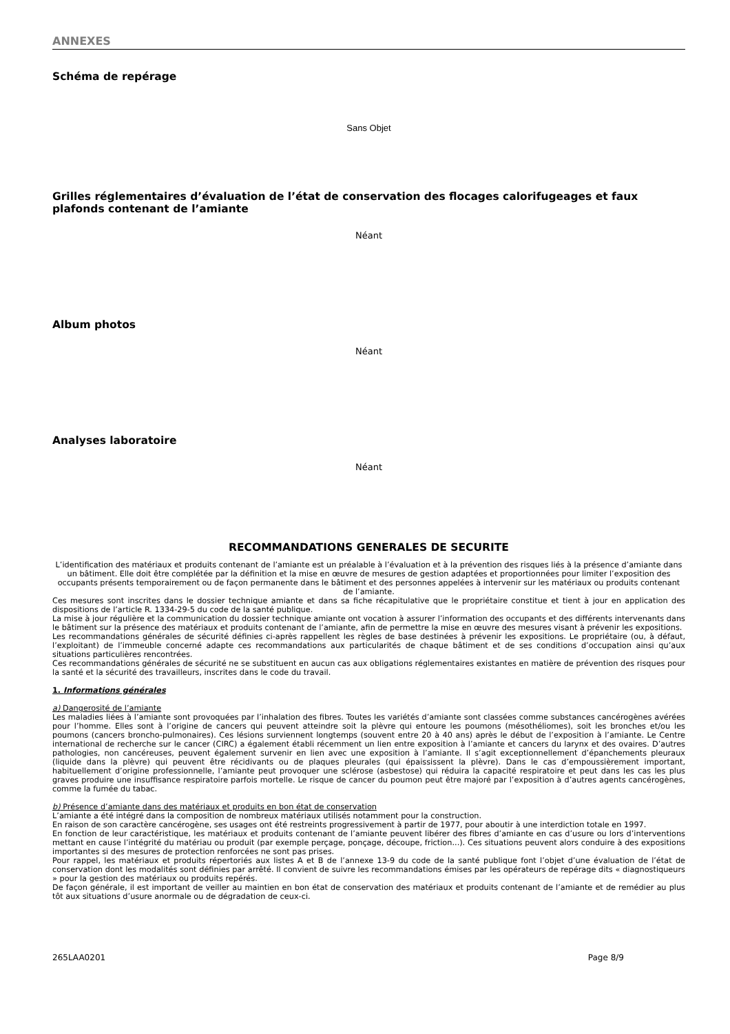ANNEXES
Schéma de repérage
Sans Objet
Grilles réglementaires d’évaluation de l’état de conservation des flocages calorifugeages et faux plafonds contenant de l’amiante
Néant
Album photos
Néant
Analyses laboratoire
Néant
RECOMMANDATIONS GENERALES DE SECURITE
L’identification des matériaux et produits contenant de l’amiante est un préalable à l’évaluation et à la prévention des risques liés à la présence d’amiante dans un bâtiment. Elle doit être complétée par la définition et la mise en œuvre de mesures de gestion adaptées et proportionnées pour limiter l’exposition des occupants présents temporairement ou de façon permanente dans le bâtiment et des personnes appelées à intervenir sur les matériaux ou produits contenant de l’amiante.
Ces mesures sont inscrites dans le dossier technique amiante et dans sa fiche récapitulative que le propriétaire constitue et tient à jour en application des dispositions de l’article R. 1334-29-5 du code de la santé publique.
La mise à jour régulière et la communication du dossier technique amiante ont vocation à assurer l’information des occupants et des différents intervenants dans le bâtiment sur la présence des matériaux et produits contenant de l’amiante, afin de permettre la mise en œuvre des mesures visant à prévenir les expositions.
Les recommandations générales de sécurité définies ci-après rappellent les règles de base destinées à prévenir les expositions. Le propriétaire (ou, à défaut, l’exploitant) de l’immeuble concerné adapte ces recommandations aux particularités de chaque bâtiment et de ses conditions d’occupation ainsi qu’aux situations particulières rencontrées.
Ces recommandations générales de sécurité ne se substituent en aucun cas aux obligations réglementaires existantes en matière de prévention des risques pour la santé et la sécurité des travailleurs, inscrites dans le code du travail.
1. Informations générales
a) Dangerosité de l’amiante
Les maladies liées à l’amiante sont provoquées par l’inhalation des fibres. Toutes les variétés d’amiante sont classées comme substances cancérogènes avérées pour l’homme. Elles sont à l’origine de cancers qui peuvent atteindre soit la plèvre qui entoure les poumons (mésothéliomes), soit les bronches et/ou les poumons (cancers broncho-pulmonaires). Ces lésions surviennent longtemps (souvent entre 20 à 40 ans) après le début de l’exposition à l’amiante. Le Centre international de recherche sur le cancer (CIRC) a également établi récemment un lien entre exposition à l’amiante et cancers du larynx et des ovaires. D’autres pathologies, non cancéreuses, peuvent également survenir en lien avec une exposition à l’amiante. Il s’agit exceptionnellement d’épanchements pleuraux (liquide dans la plèvre) qui peuvent être récidivants ou de plaques pleurales (qui épaississent la plèvre). Dans le cas d’empoussièrement important, habituellement d’origine professionnelle, l’amiante peut provoquer une sclérose (asbestose) qui réduira la capacité respiratoire et peut dans les cas les plus graves produire une insuffisance respiratoire parfois mortelle. Le risque de cancer du poumon peut être majoré par l’exposition à d’autres agents cancérogènes, comme la fumée du tabac.
b) Présence d’amiante dans des matériaux et produits en bon état de conservation
L’amiante a été intégré dans la composition de nombreux matériaux utilisés notamment pour la construction.
En raison de son caractère cancérogène, ses usages ont été restreints progressivement à partir de 1977, pour aboutir à une interdiction totale en 1997.
En fonction de leur caractéristique, les matériaux et produits contenant de l’amiante peuvent libérer des fibres d’amiante en cas d’usure ou lors d’interventions mettant en cause l’intégrité du matériau ou produit (par exemple perçage, ponçage, découpe, friction...). Ces situations peuvent alors conduire à des expositions importantes si des mesures de protection renforcées ne sont pas prises.
Pour rappel, les matériaux et produits répertoriés aux listes A et B de l’annexe 13-9 du code de la santé publique font l’objet d’une évaluation de l’état de conservation dont les modalités sont définies par arrêté. Il convient de suivre les recommandations émises par les opérateurs de repérage dits « diagnostiqueurs » pour la gestion des matériaux ou produits repérés.
De façon générale, il est important de veiller au maintien en bon état de conservation des matériaux et produits contenant de l’amiante et de remédier au plus tôt aux situations d’usure anormale ou de dégradation de ceux-ci.
265LAA0201 Page 8/9